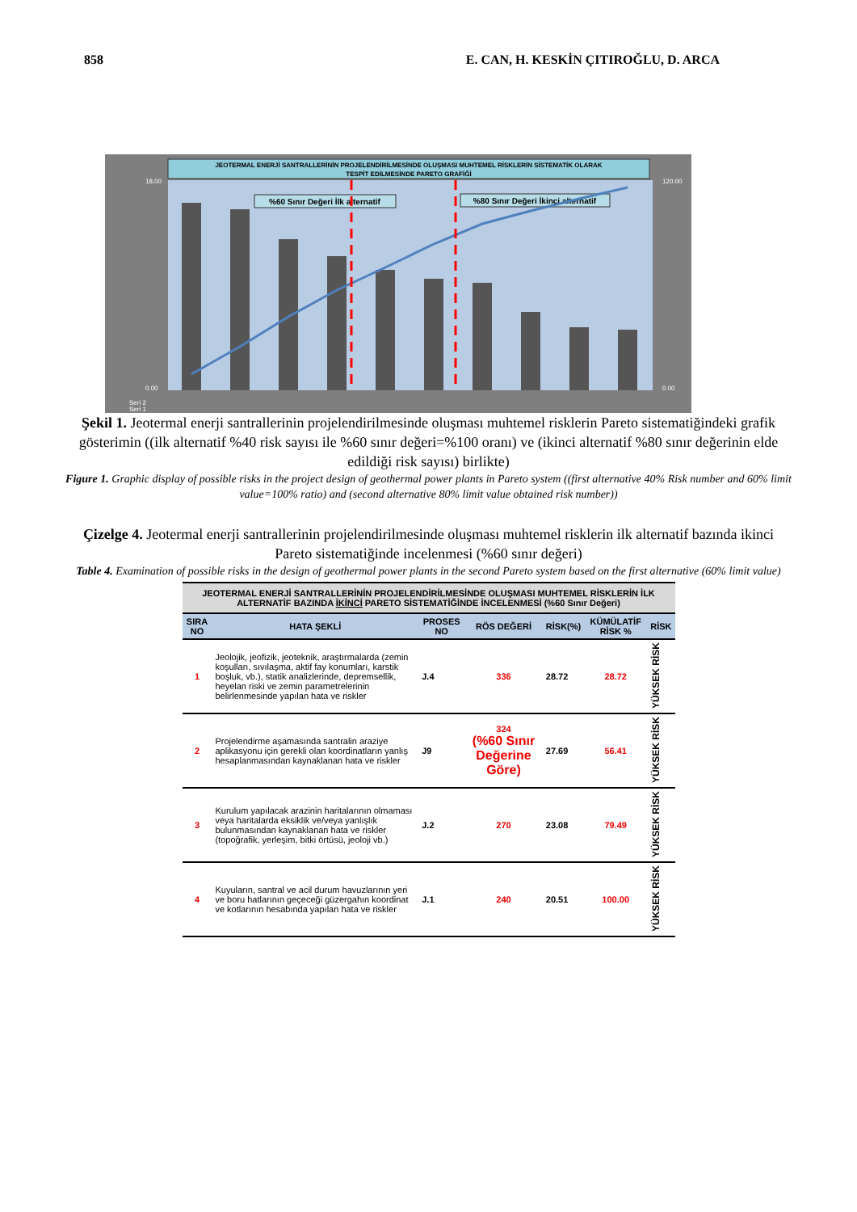858 E. CAN, H. KESKİN ÇITIROĞLU, D. ARCA
JEOTERMAL ENERJİ SANTRALLERİNİN PROJELENDİRİLMESİNDE OLUŞMASI MUHTEMEL RİSKLERİN SİSTEMATİK OLARAK
TESPİT EDİLMESİNDE PARETO GRAFİĞİ
%60 Sınır Değeri İlk alternatif
%80 Sınır Değeri İkinci alternatif
18.00
0.00
120.00
0.00
Seri 2
Seri 1
Şekil 1. Jeotermal enerji santrallerinin projelendirilmesinde oluşması muhtemel risklerin Pareto sistematiğindeki grafik gösterimin ((ilk alternatif %40 risk sayısı ile %60 sınır değeri=%100 oranı) ve (ikinci alternatif %80 sınır değerinin elde edildiği risk sayısı) birlikte)
Figure 1. Graphic display of possible risks in the project design of geothermal power plants in Pareto system ((first alternative 40% Risk number and 60% limit value=100% ratio) and (second alternative 80% limit value obtained risk number))
Çizelge 4. Jeotermal enerji santrallerinin projelendirilmesinde oluşması muhtemel risklerin ilk alternatif bazında ikinci Pareto sistematiğinde incelenmesi (%60 sınır değeri)
Table 4. Examination of possible risks in the design of geothermal power plants in the second Pareto system based on the first alternative (60% limit value)
| JEOTERMAL ENERJİ SANTRALLERİNİN PROJELENDİRİLMESİNDE OLUŞMASI MUHTEMEL RİSKLERİN İLK ALTERNATİF BAZINDA İKİNCİ PARETO SİSTEMATİĞİNDE İNCELENMESİ (%60 Sınır Değeri) | | | | | | |
| --- | --- | --- | --- | --- | --- | --- |
| SIRA NO | HATA ŞEKLİ | PROSES NO | RÖS DEĞERİ | RİSK(%) | KÜMÜLATİF RİSK % | RİSK |
| 1 | Jeolojik, jeofizik, jeoteknik, araştırmalarda (zemin koşulları, sıvılaşma, aktif fay konumları, karstik boşluk, vb.), statik analizlerinde, depremsellik, heyelan riski ve zemin parametrelerinin belirlenmesinde yapılan hata ve riskler | J.4 | 336 | 28.72 | 28.72 | YÜKSEK RİSK |
| 2 | Projelendirme aşamasında santralin araziye aplikasyonu için gerekli olan koordinatların yanlış hesaplanmasından kaynaklanan hata ve riskler | J9 | 324 (%60 Sınır Değerine Göre) | 27.69 | 56.41 | YÜKSEK RİSK |
| 3 | Kurulum yapılacak arazinin haritalarının olmaması veya haritalarda eksiklik ve/veya yanlışlık bulunmasından kaynaklanan hata ve riskler (topoğrafik, yerleşim, bitki örtüsü, jeoloji vb.) | J.2 | 270 | 23.08 | 79.49 | YÜKSEK RİSK |
| 4 | Kuyuların, santral ve acil durum havuzlarının yeri ve boru hatlarının geçeceği güzergahın koordinat ve kotlarının hesabında yapılan hata ve riskler | J.1 | 240 | 20.51 | 100.00 | YÜKSEK RİSK |